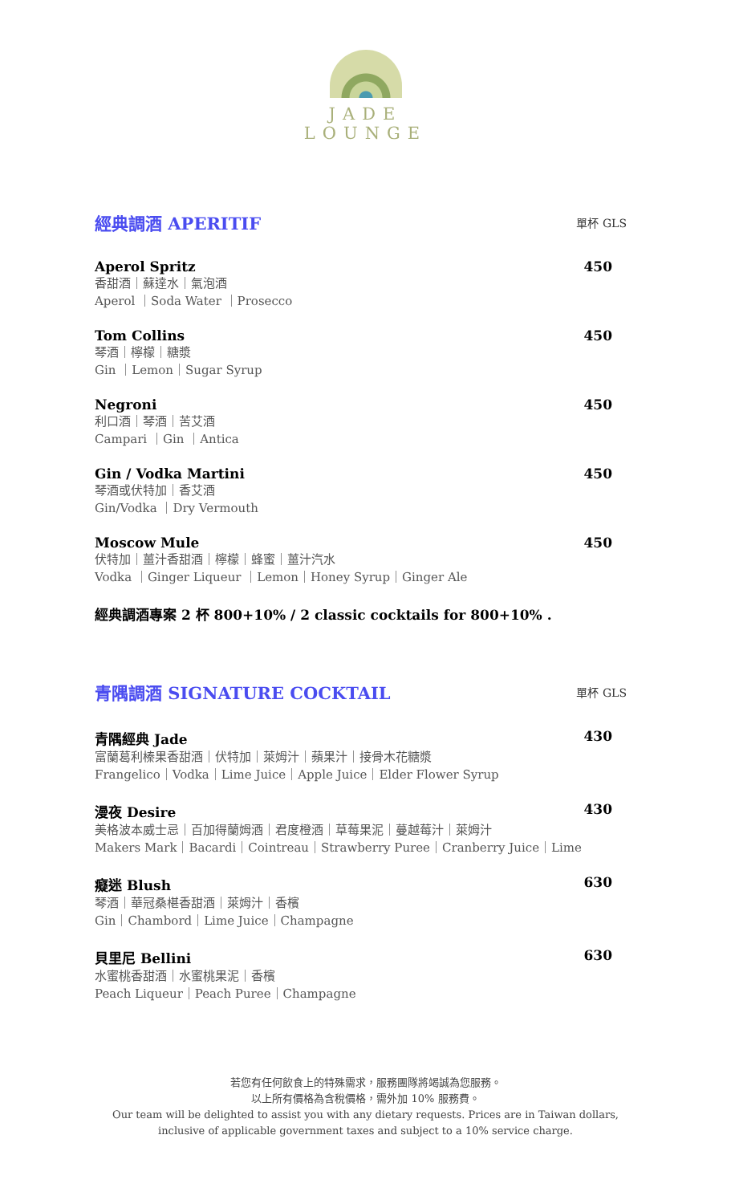JADE
LOUNGE
經典調酒 APERITIF
單杯 GLS
Aperol Spritz 450
香甜酒｜蘇達水｜氣泡酒
Aperol ｜Soda Water ｜Prosecco
Tom Collins 450
琴酒｜檸檬｜糖漿
Gin ｜Lemon｜Sugar Syrup
Negroni 450
利口酒｜琴酒｜苦艾酒
Campari ｜Gin ｜Antica
Gin / Vodka Martini 450
琴酒或伏特加｜香艾酒
Gin/Vodka ｜Dry Vermouth
Moscow Mule 450
伏特加｜薑汁香甜酒｜檸檬｜蜂蜜｜薑汁汽水
Vodka ｜Ginger Liqueur ｜Lemon｜Honey Syrup｜Ginger Ale
經典調酒專案 2 杯 800+10% / 2 classic cocktails for 800+10% .
青隅調酒 SIGNATURE COCKTAIL
單杯 GLS
青隅經典 Jade 430
富蘭葛利榛果香甜酒｜伏特加｜萊姆汁｜蘋果汁｜接骨木花糖漿
Frangelico｜Vodka｜Lime Juice｜Apple Juice｜Elder Flower Syrup
漫夜 Desire 430
美格波本威士忌｜百加得蘭姆酒｜君度橙酒｜草莓果泥｜蔓越莓汁｜萊姆汁
Makers Mark｜Bacardi｜Cointreau｜Strawberry Puree｜Cranberry Juice｜Lime
癡迷 Blush 630
琴酒｜華冠桑椹香甜酒｜萊姆汁｜香檳
Gin｜Chambord｜Lime Juice｜Champagne
貝里尼 Bellini 630
水蜜桃香甜酒｜水蜜桃果泥｜香檳
Peach Liqueur｜Peach Puree｜Champagne
若您有任何飲食上的特殊需求，服務團隊將竭誠為您服務。
以上所有價格為含稅價格，需外加 10% 服務費。
Our team will be delighted to assist you with any dietary requests. Prices are in Taiwan dollars,
inclusive of applicable government taxes and subject to a 10% service charge.